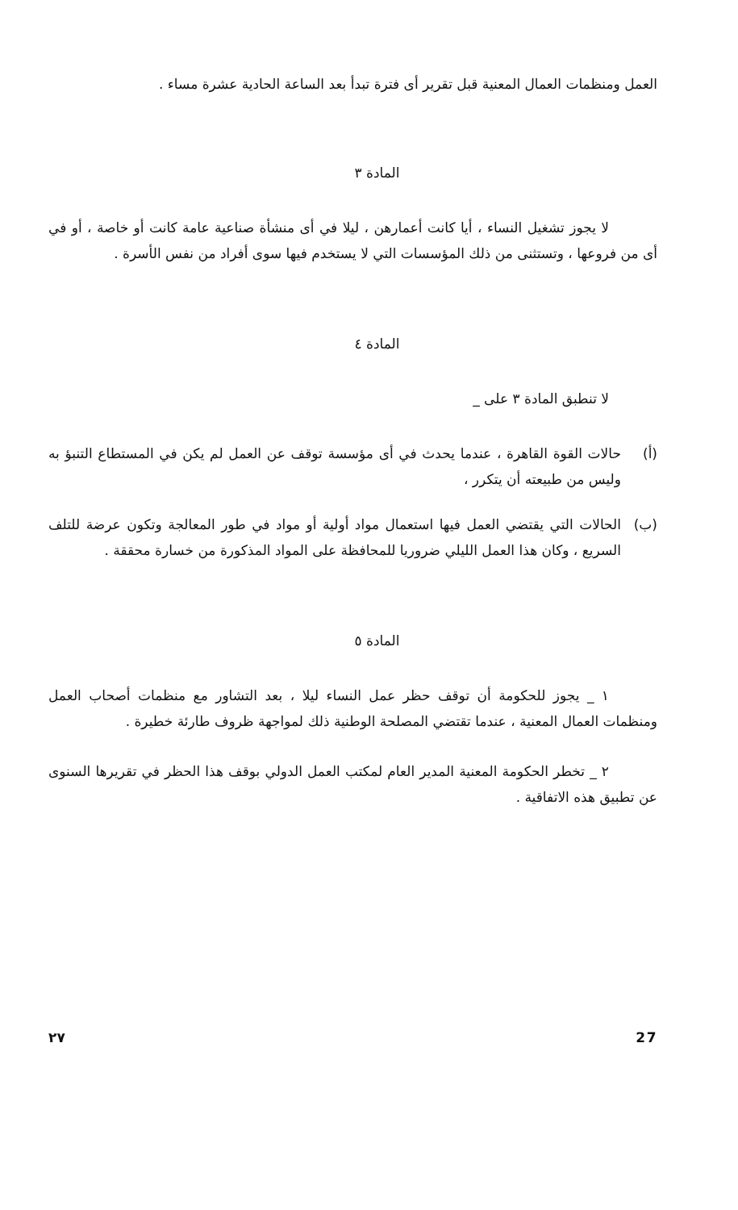العمل ومنظمات العمال المعنية قبل تقرير أى فترة تبدأ بعد الساعة الحادية عشرة مساء .
المادة ٣
لا يجوز تشغيل النساء ، أيا كانت أعمارهن ، ليلا في أى منشأة صناعية عامة كانت أو خاصة ، أو في أى من فروعها ، وتستثنى من ذلك المؤسسات التي لا يستخدم فيها سوى أفراد من نفس الأسرة .
المادة ٤
لا تنطبق المادة ٣ على _
(أ) حالات القوة القاهرة ، عندما يحدث في أى مؤسسة توقف عن العمل لم يكن في المستطاع التنبؤ به وليس من طبيعته أن يتكرر ،
(ب) الحالات التي يقتضي العمل فيها استعمال مواد أولية أو مواد في طور المعالجة وتكون عرضة للتلف السريع ، وكان هذا العمل الليلي ضروريا للمحافظة على المواد المذكورة من خسارة محققة .
المادة ٥
١ _ يجوز للحكومة أن توقف حظر عمل النساء ليلا ، بعد التشاور مع منظمات أصحاب العمل ومنظمات العمال المعنية ، عندما تقتضي المصلحة الوطنية ذلك لمواجهة ظروف طارئة خطيرة .
٢ _ تخطر الحكومة المعنية المدير العام لمكتب العمل الدولي بوقف هذا الحظر في تقريرها السنوى عن تطبيق هذه الاتفاقية .
٢٧ 27